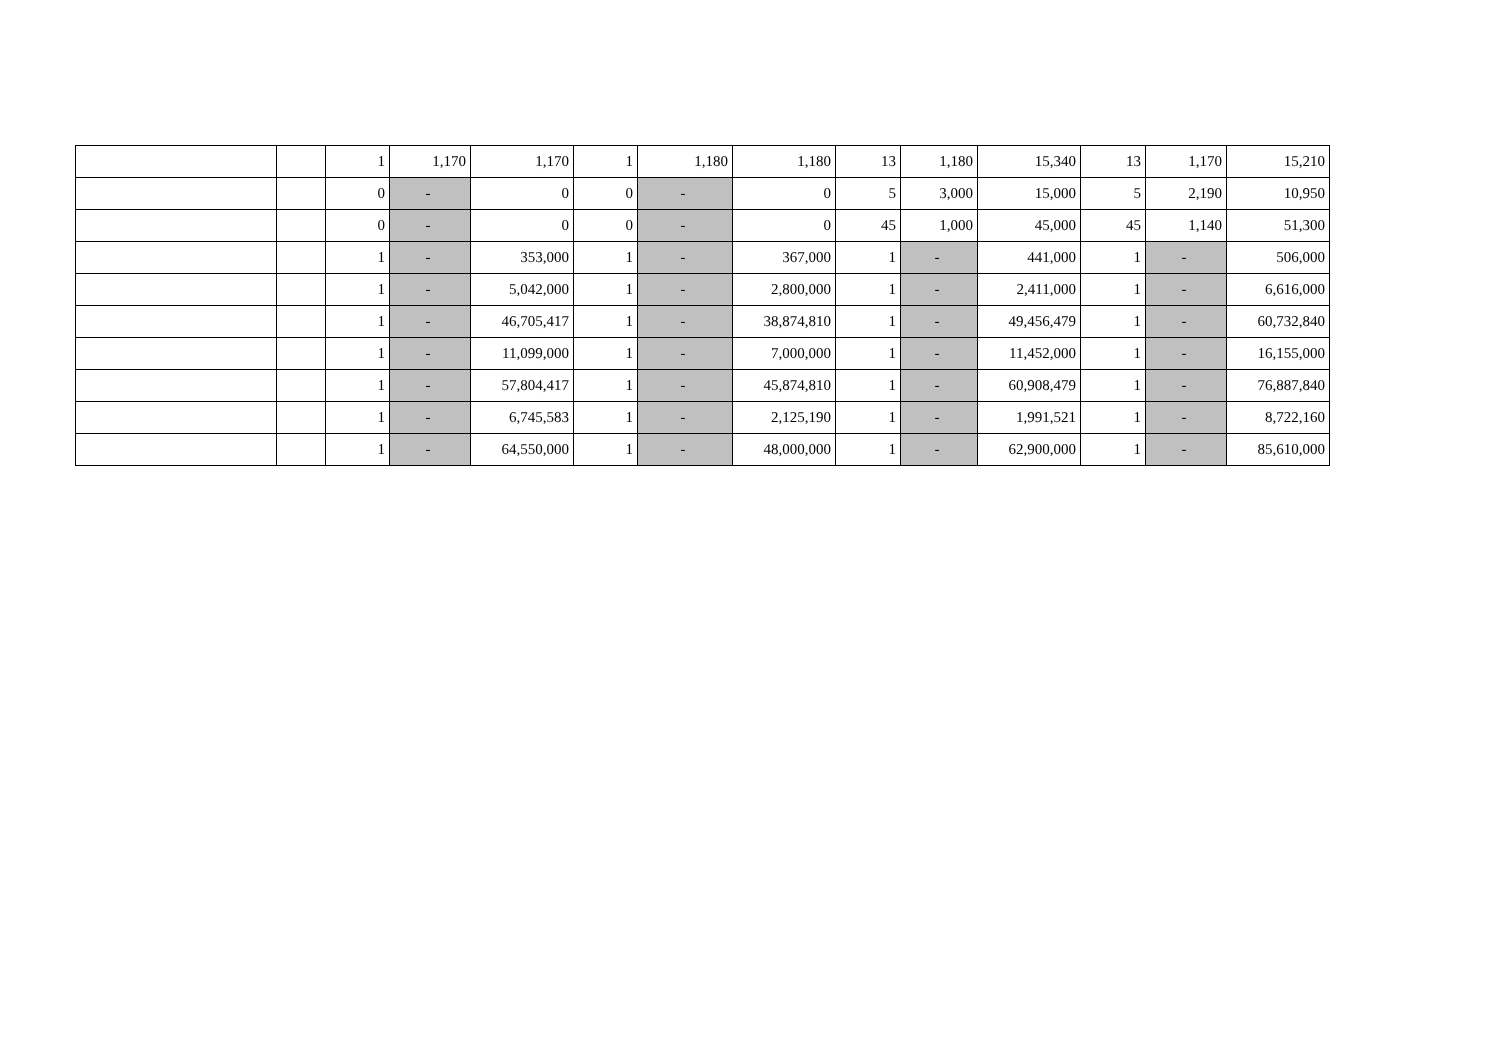| | | 1 | 1,170 | 1,170 | 1 | 1,180 | 1,180 | 13 | 1,180 | 15,340 | 13 | 1,170 | 15,210 |
| | | 0 | - | 0 | 0 | - | 0 | 5 | 3,000 | 15,000 | 5 | 2,190 | 10,950 |
| | | 0 | - | 0 | 0 | - | 0 | 45 | 1,000 | 45,000 | 45 | 1,140 | 51,300 |
| | | 1 | - | 353,000 | 1 | - | 367,000 | 1 | - | 441,000 | 1 | - | 506,000 |
| | | 1 | - | 5,042,000 | 1 | - | 2,800,000 | 1 | - | 2,411,000 | 1 | - | 6,616,000 |
| | | 1 | - | 46,705,417 | 1 | - | 38,874,810 | 1 | - | 49,456,479 | 1 | - | 60,732,840 |
| | | 1 | - | 11,099,000 | 1 | - | 7,000,000 | 1 | - | 11,452,000 | 1 | - | 16,155,000 |
| | | 1 | - | 57,804,417 | 1 | - | 45,874,810 | 1 | - | 60,908,479 | 1 | - | 76,887,840 |
| | | 1 | - | 6,745,583 | 1 | - | 2,125,190 | 1 | - | 1,991,521 | 1 | - | 8,722,160 |
| | | 1 | - | 64,550,000 | 1 | - | 48,000,000 | 1 | - | 62,900,000 | 1 | - | 85,610,000 |